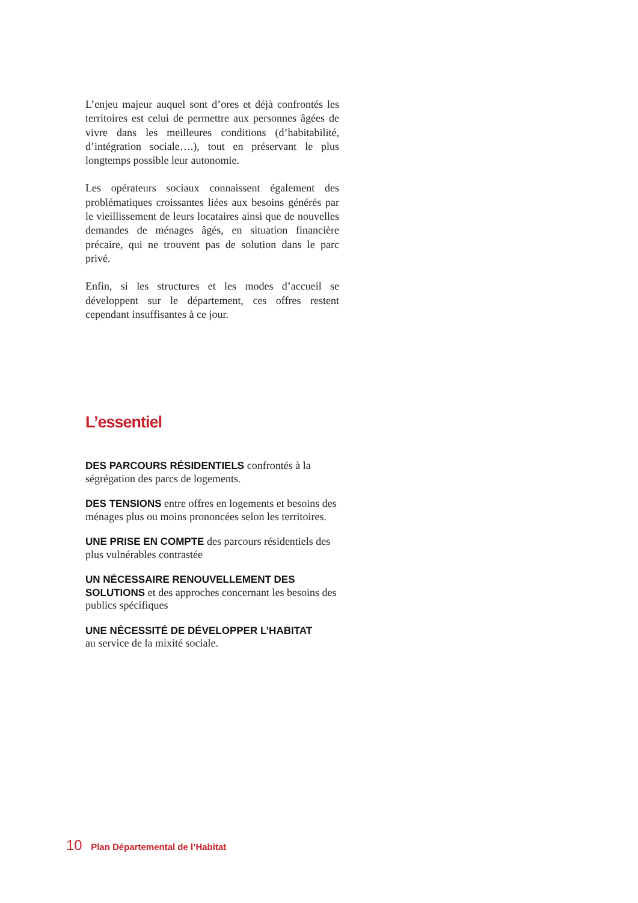L’enjeu majeur auquel sont d’ores et déjà confrontés les territoires est celui de permettre aux personnes âgées de vivre dans les meilleures conditions (d’habitabilité, d’intégration sociale….), tout en préservant le plus longtemps possible leur autonomie.
Les opérateurs sociaux connaissent également des problématiques croissantes liées aux besoins générés par le vieillissement de leurs locataires ainsi que de nouvelles demandes de ménages âgés, en situation financière précaire, qui ne trouvent pas de solution dans le parc privé.
Enfin, si les structures et les modes d’accueil se développent sur le département, ces offres restent cependant insuffisantes à ce jour.
L’essentiel
DES PARCOURS RÉSIDENTIELS confrontés à la ségrégation des parcs de logements.
DES TENSIONS entre offres en logements et besoins des ménages plus ou moins prononcées selon les territoires.
UNE PRISE EN COMPTE des parcours résidentiels des plus vulnérables contrastée
UN NÉCESSAIRE RENOUVELLEMENT DES SOLUTIONS et des approches concernant les besoins des publics spécifiques
UNE NÉCESSITÉ DE DÉVELOPPER L’HABITAT
au service de la mixité sociale.
10 Plan Départemental de l’Habitat